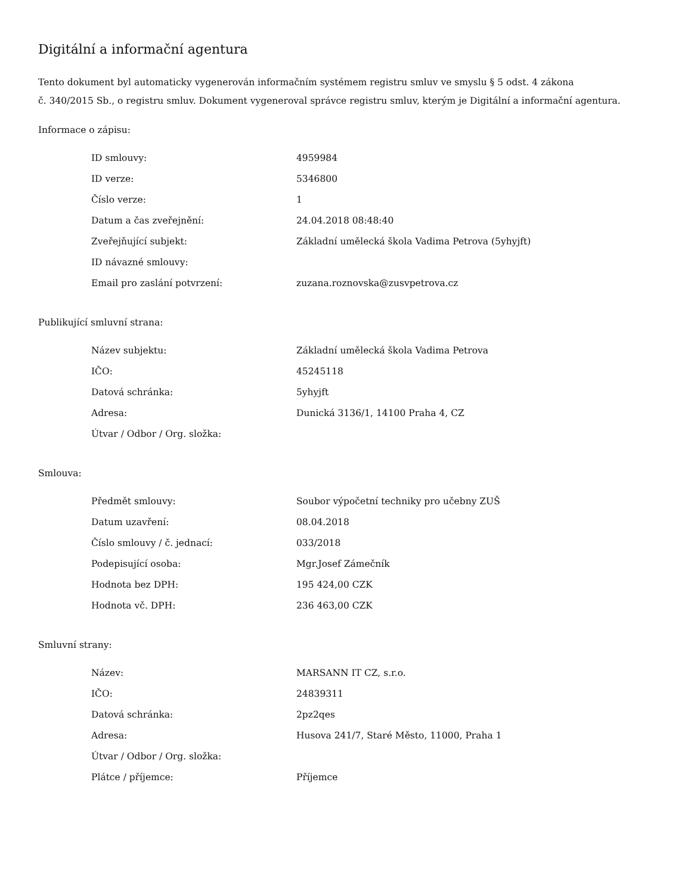Digitální a informační agentura
Tento dokument byl automaticky vygenerován informačním systémem registru smluv ve smyslu § 5 odst. 4 zákona
č. 340/2015 Sb., o registru smluv. Dokument vygeneroval správce registru smluv, kterým je Digitální a informační agentura.
Informace o zápisu:
| ID smlouvy: | 4959984 |
| ID verze: | 5346800 |
| Číslo verze: | 1 |
| Datum a čas zveřejnění: | 24.04.2018 08:48:40 |
| Zveřejňující subjekt: | Základní umělecká škola Vadima Petrova (5yhyjft) |
| ID návazné smlouvy: | |
| Email pro zaslání potvrzení: | zuzana.roznovska@zusvpetrova.cz |
Publikující smluvní strana:
| Název subjektu: | Základní umělecká škola Vadima Petrova |
| IČO: | 45245118 |
| Datová schránka: | 5yhyjft |
| Adresa: | Dunická 3136/1, 14100 Praha 4, CZ |
| Útvar / Odbor / Org. složka: | |
Smlouva:
| Předmět smlouvy: | Soubor výpočetní techniky pro učebny ZUŠ |
| Datum uzavření: | 08.04.2018 |
| Číslo smlouvy / č. jednací: | 033/2018 |
| Podepisující osoba: | Mgr.Josef Zámečník |
| Hodnota bez DPH: | 195 424,00 CZK |
| Hodnota vč. DPH: | 236 463,00 CZK |
Smluvní strany:
| Název: | MARSANN IT CZ, s.r.o. |
| IČO: | 24839311 |
| Datová schránka: | 2pz2qes |
| Adresa: | Husova 241/7, Staré Město, 11000, Praha 1 |
| Útvar / Odbor / Org. složka: | |
| Plátce / příjemce: | Příjemce |